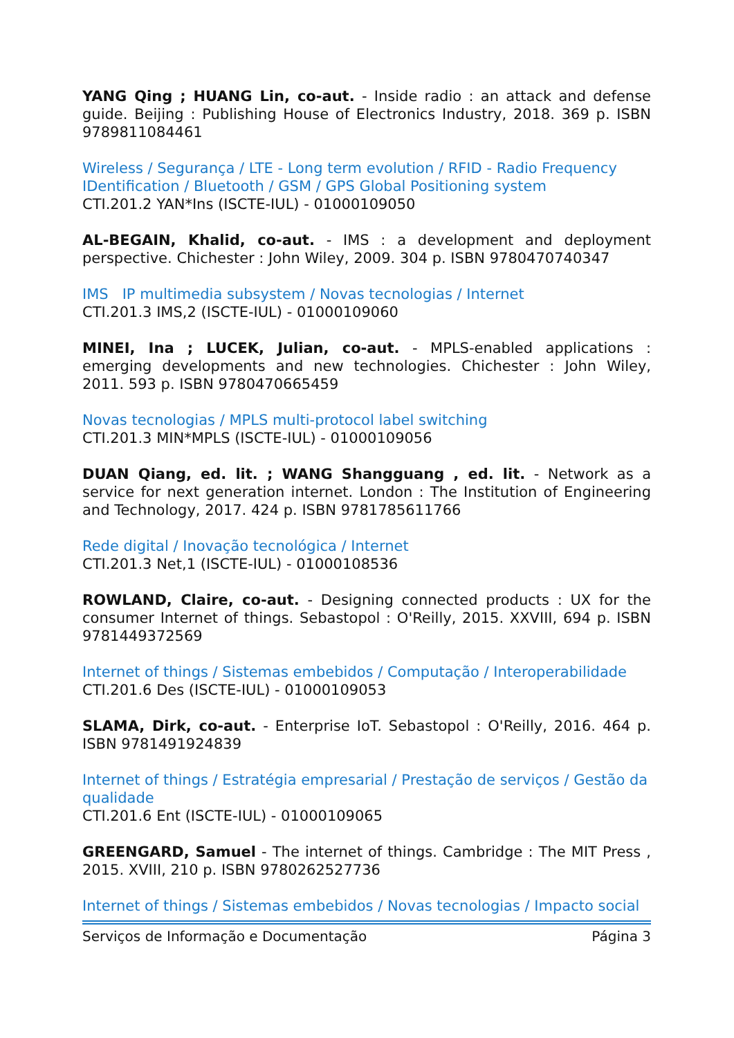YANG Qing ; HUANG Lin, co-aut. - Inside radio : an attack and defense guide. Beijing : Publishing House of Electronics Industry, 2018. 369 p. ISBN 9789811084461
Wireless / Segurança / LTE - Long term evolution / RFID - Radio Frequency IDentification / Bluetooth / GSM / GPS Global Positioning system
CTI.201.2 YAN*Ins (ISCTE-IUL) - 01000109050
AL-BEGAIN, Khalid, co-aut. - IMS : a development and deployment perspective. Chichester : John Wiley, 2009. 304 p. ISBN 9780470740347
IMS IP multimedia subsystem / Novas tecnologias / Internet
CTI.201.3 IMS,2 (ISCTE-IUL) - 01000109060
MINEI, Ina ; LUCEK, Julian, co-aut. - MPLS-enabled applications : emerging developments and new technologies. Chichester : John Wiley, 2011. 593 p. ISBN 9780470665459
Novas tecnologias / MPLS multi-protocol label switching
CTI.201.3 MIN*MPLS (ISCTE-IUL) - 01000109056
DUAN Qiang, ed. lit. ; WANG Shangguang , ed. lit. - Network as a service for next generation internet. London : The Institution of Engineering and Technology, 2017. 424 p. ISBN 9781785611766
Rede digital / Inovação tecnológica / Internet
CTI.201.3 Net,1 (ISCTE-IUL) - 01000108536
ROWLAND, Claire, co-aut. - Designing connected products : UX for the consumer Internet of things. Sebastopol : O'Reilly, 2015. XXVIII, 694 p. ISBN 9781449372569
Internet of things / Sistemas embebidos / Computação / Interoperabilidade
CTI.201.6 Des (ISCTE-IUL) - 01000109053
SLAMA, Dirk, co-aut. - Enterprise IoT. Sebastopol : O'Reilly, 2016. 464 p. ISBN 9781491924839
Internet of things / Estratégia empresarial / Prestação de serviços / Gestão da qualidade
CTI.201.6 Ent (ISCTE-IUL) - 01000109065
GREENGARD, Samuel - The internet of things. Cambridge : The MIT Press , 2015. XVIII, 210 p. ISBN 9780262527736
Internet of things / Sistemas embebidos / Novas tecnologias / Impacto social
Serviços de Informação e Documentação Página 3